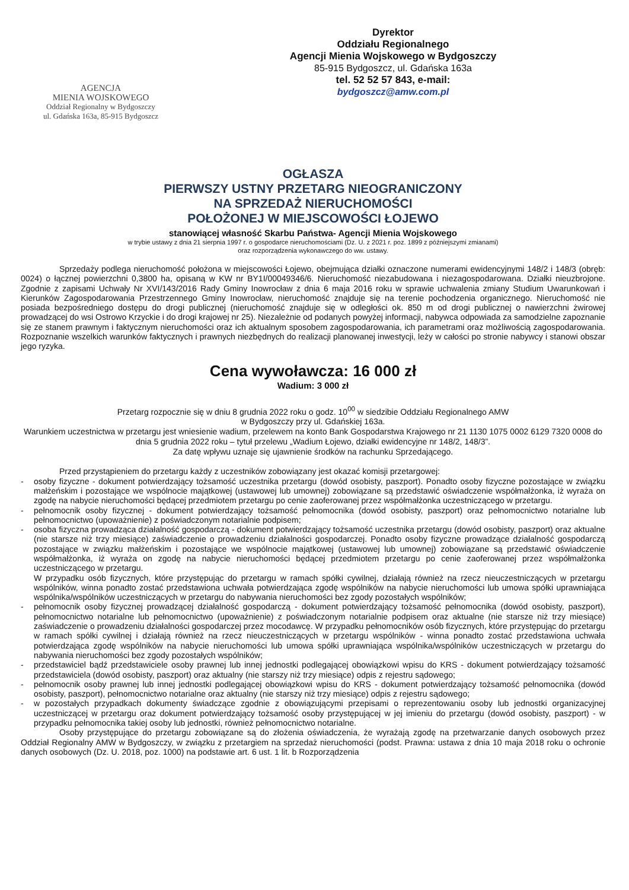AGENCJA
MIENIA WOJSKOWEGO
Oddział Regionalny w Bydgoszczy
ul. Gdańska 163a, 85-915 Bydgoszcz
Dyrektor
Oddziału Regionalnego
Agencji Mienia Wojskowego w Bydgoszczy
85-915 Bydgoszcz, ul. Gdańska 163a
tel. 52 52 57 843, e-mail:
bydgoszcz@amw.com.pl
OGŁASZA
PIERWSZY USTNY PRZETARG NIEOGRANICZONY
NA SPRZEDAŻ NIERUCHOMOŚCI
POŁOŻONEJ W MIEJSCOWOŚCI ŁOJEWO
stanowiącej własność Skarbu Państwa- Agencji Mienia Wojskowego
w trybie ustawy z dnia 21 sierpnia 1997 r. o gospodarce nieruchomościami (Dz. U. z 2021 r. poz. 1899 z późniejszymi zmianami)
oraz rozporządzenia wykonawczego do ww. ustawy.
Sprzedaży podlega nieruchomość położona w miejscowości Łojewo, obejmująca działki oznaczone numerami ewidencyjnymi 148/2 i 148/3 (obręb: 0024) o łącznej powierzchni 0,3800 ha, opisaną w KW nr BY1I/00049346/6. Nieruchomość niezabudowana i niezagospodarowana. Działki nieuzbrojone. Zgodnie z zapisami Uchwały Nr XVI/143/2016 Rady Gminy Inowrocław z dnia 6 maja 2016 roku w sprawie uchwalenia zmiany Studium Uwarunkowań i Kierunków Zagospodarowania Przestrzennego Gminy Inowrocław, nieruchomość znajduje się na terenie pochodzenia organicznego. Nieruchomość nie posiada bezpośredniego dostępu do drogi publicznej (nieruchomość znajduje się w odległości ok. 850 m od drogi publicznej o nawierzchni żwirowej prowadzącej do wsi Ostrowo Krzyckie i do drogi krajowej nr 25). Niezależnie od podanych powyżej informacji, nabywca odpowiada za samodzielne zapoznanie się ze stanem prawnym i faktycznym nieruchomości oraz ich aktualnym sposobem zagospodarowania, ich parametrami oraz możliwością zagospodarowania. Rozpoznanie wszelkich warunków faktycznych i prawnych niezbędnych do realizacji planowanej inwestycji, leży w całości po stronie nabywcy i stanowi obszar jego ryzyka.
Cena wywoławcza: 16 000 zł
Wadium: 3 000 zł
Przetarg rozpocznie się w dniu 8 grudnia 2022 roku o godz. 10<sup>00</sup> w siedzibie Oddziału Regionalnego AMW
w Bydgoszczy przy ul. Gdańskiej 163a.
Warunkiem uczestnictwa w przetargu jest wniesienie wadium, przelewem na konto Bank Gospodarstwa Krajowego nr 21 1130 1075 0002 6129 7320 0008 do dnia 5 grudnia 2022 roku – tytuł przelewu „Wadium Łojewo, działki ewidencyjne nr 148/2, 148/3”.
Za datę wpływu uznaje się ujawnienie środków na rachunku Sprzedającego.
Przed przystąpieniem do przetargu każdy z uczestników zobowiązany jest okazać komisji przetargowej:
- osoby fizyczne - dokument potwierdzający tożsamość uczestnika przetargu (dowód osobisty, paszport). Ponadto osoby fizyczne pozostające w związku małżeńskim i pozostające we wspólnocie majątkowej (ustawowej lub umownej) zobowiązane są przedstawić oświadczenie współmałżonka, iż wyraża on zgodę na nabycie nieruchomości będącej przedmiotem przetargu po cenie zaoferowanej przez współmałżonka uczestniczącego w przetargu.
- pełnomocnik osoby fizycznej - dokument potwierdzający tożsamość pełnomocnika (dowód osobisty, paszport) oraz pełnomocnictwo notarialne lub pełnomocnictwo (upoważnienie) z poświadczonym notarialnie podpisem;
- osoba fizyczna prowadząca działalność gospodarczą - dokument potwierdzający tożsamość uczestnika przetargu (dowód osobisty, paszport) oraz aktualne (nie starsze niż trzy miesiące) zaświadczenie o prowadzeniu działalności gospodarczej. Ponadto osoby fizyczne prowadzące działalność gospodarczą pozostające w związku małżeńskim i pozostające we wspólnocie majątkowej (ustawowej lub umownej) zobowiązane są przedstawić oświadczenie współmałżonka, iż wyraża on zgodę na nabycie nieruchomości będącej przedmiotem przetargu po cenie zaoferowanej przez współmałżonka uczestniczącego w przetargu.
W przypadku osób fizycznych, które przystępując do przetargu w ramach spółki cywilnej, działają również na rzecz nieuczestniczących w przetargu wspólników, winna ponadto zostać przedstawiona uchwała potwierdzająca zgodę wspólników na nabycie nieruchomości lub umowa spółki uprawniająca wspólnika/wspólników uczestniczących w przetargu do nabywania nieruchomości bez zgody pozostałych wspólników;
- pełnomocnik osoby fizycznej prowadzącej działalność gospodarczą - dokument potwierdzający tożsamość pełnomocnika (dowód osobisty, paszport), pełnomocnictwo notarialne lub pełnomocnictwo (upoważnienie) z poświadczonym notarialnie podpisem oraz aktualne (nie starsze niż trzy miesiące) zaświadczenie o prowadzeniu działalności gospodarczej przez mocodawcę. W przypadku pełnomocników osób fizycznych, które przystępując do przetargu w ramach spółki cywilnej i działają również na rzecz nieuczestniczących w przetargu wspólników - winna ponadto zostać przedstawiona uchwała potwierdzająca zgodę wspólników na nabycie nieruchomości lub umowa spółki uprawniająca wspólnika/wspólników uczestniczących w przetargu do nabywania nieruchomości bez zgody pozostałych wspólników;
- przedstawiciel bądź przedstawiciele osoby prawnej lub innej jednostki podlegającej obowiązkowi wpisu do KRS - dokument potwierdzający tożsamość przedstawiciela (dowód osobisty, paszport) oraz aktualny (nie starszy niż trzy miesiące) odpis z rejestru sądowego;
- pełnomocnik osoby prawnej lub innej jednostki podlegającej obowiązkowi wpisu do KRS - dokument potwierdzający tożsamość pełnomocnika (dowód osobisty, paszport), pełnomocnictwo notarialne oraz aktualny (nie starszy niż trzy miesiące) odpis z rejestru sądowego;
- w pozostałych przypadkach dokumenty świadczące zgodnie z obowiązującymi przepisami o reprezentowaniu osoby lub jednostki organizacyjnej uczestniczącej w przetargu oraz dokument potwierdzający tożsamość osoby przystępującej w jej imieniu do przetargu (dowód osobisty, paszport) - w przypadku pełnomocnika takiej osoby lub jednostki, również pełnomocnictwo notarialne.
Osoby przystępujące do przetargu zobowiązane są do złożenia oświadczenia, że wyrażają zgodę na przetwarzanie danych osobowych przez Oddział Regionalny AMW w Bydgoszczy, w związku z przetargiem na sprzedaż nieruchomości (podst. Prawna: ustawa z dnia 10 maja 2018 roku o ochronie danych osobowych (Dz. U. 2018, poz. 1000) na podstawie art. 6 ust. 1 lit. b Rozporządzenia